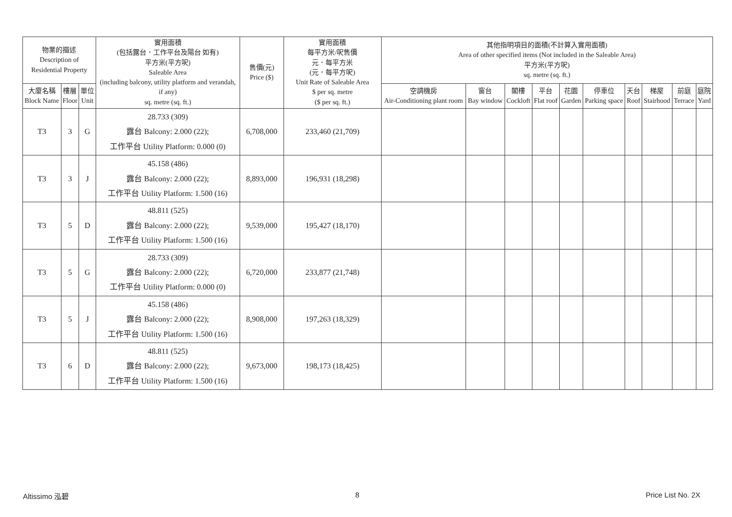| 物業的描述 Description of Residential Property | | | 實用面積 (包括露台．工作平台及陽台 如有) 平方米(平方呎) Saleable Area (including balcony, utility platform and verandah, if any) sq. metre (sq. ft.) | 售價(元) Price ($) | 實用面積 每平方米/呎售價 元．每平方米 (元．每平方呎) Unit Rate of Saleable Area $ per sq. metre ($ per sq. ft.) | 其他指明項目的面積(不計算入實用面積) Area of other specified items (Not included in the Saleable Area) 平方米(平方呎) sq. metre (sq. ft.) | | | | | | | | | |
| --- | --- | --- | --- | --- | --- | --- | --- | --- | --- | --- | --- | --- | --- | --- | --- |
| 大廈名稱 Block Name | 樓層 Floor | 單位 Unit | | | | 空調機房 Air-Conditioning plant room | 窗台 Bay window | 閣樓 Cockloft | 平台 Flat roof | 花園 Garden | 停車位 Parking space | 天台 Roof | 梯屋 Stairhood | 前庭 Terrace | 庭院 Yard |
| T3 | 3 | G | 28.733 (309) 露台 Balcony: 2.000 (22); 工作平台 Utility Platform: 0.000 (0) | 6,708,000 | 233,460 (21,709) | | | | | | | | | | |
| T3 | 3 | J | 45.158 (486) 露台 Balcony: 2.000 (22); 工作平台 Utility Platform: 1.500 (16) | 8,893,000 | 196,931 (18,298) | | | | | | | | | | |
| T3 | 5 | D | 48.811 (525) 露台 Balcony: 2.000 (22); 工作平台 Utility Platform: 1.500 (16) | 9,539,000 | 195,427 (18,170) | | | | | | | | | | |
| T3 | 5 | G | 28.733 (309) 露台 Balcony: 2.000 (22); 工作平台 Utility Platform: 0.000 (0) | 6,720,000 | 233,877 (21,748) | | | | | | | | | | |
| T3 | 5 | J | 45.158 (486) 露台 Balcony: 2.000 (22); 工作平台 Utility Platform: 1.500 (16) | 8,908,000 | 197,263 (18,329) | | | | | | | | | | |
| T3 | 6 | D | 48.811 (525) 露台 Balcony: 2.000 (22); 工作平台 Utility Platform: 1.500 (16) | 9,673,000 | 198,173 (18,425) | | | | | | | | | | |
Altissimo 泓碧 8 Price List No. 2X